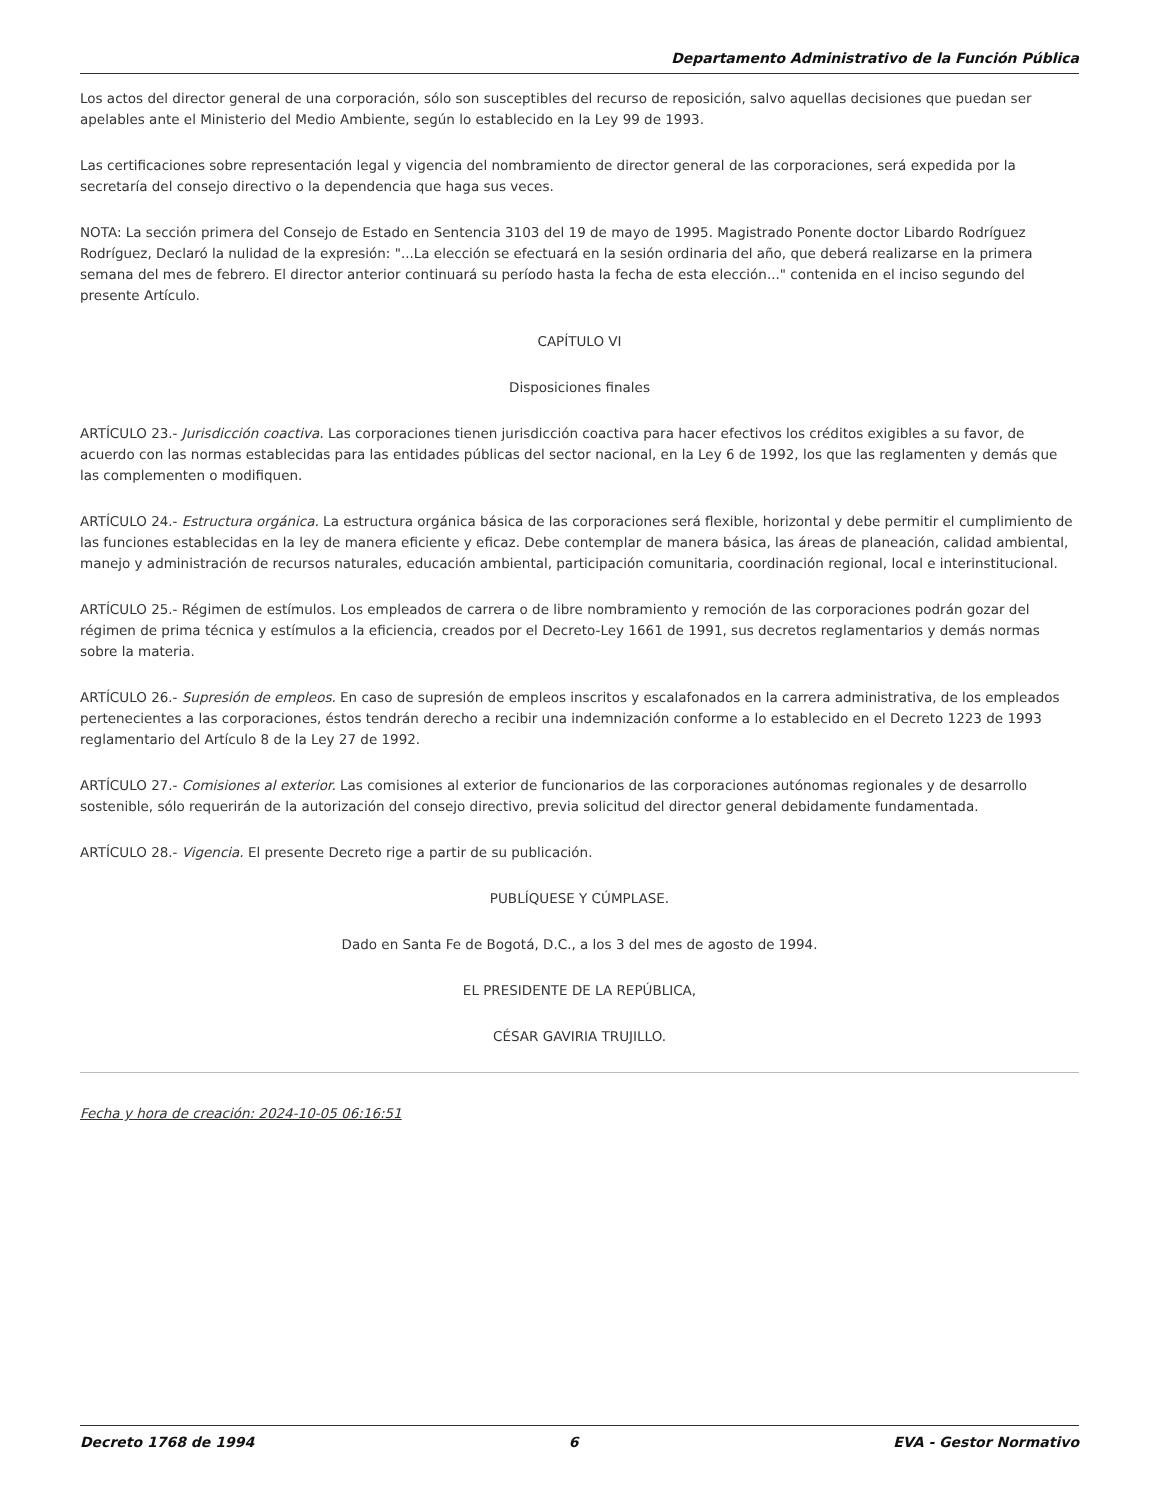Departamento Administrativo de la Función Pública
Los actos del director general de una corporación, sólo son susceptibles del recurso de reposición, salvo aquellas decisiones que puedan ser apelables ante el Ministerio del Medio Ambiente, según lo establecido en la Ley 99 de 1993.
Las certificaciones sobre representación legal y vigencia del nombramiento de director general de las corporaciones, será expedida por la secretaría del consejo directivo o la dependencia que haga sus veces.
NOTA: La sección primera del Consejo de Estado en Sentencia 3103 del 19 de mayo de 1995. Magistrado Ponente doctor Libardo Rodríguez Rodríguez, Declaró la nulidad de la expresión: "...La elección se efectuará en la sesión ordinaria del año, que deberá realizarse en la primera semana del mes de febrero. El director anterior continuará su período hasta la fecha de esta elección..." contenida en el inciso segundo del presente Artículo.
CAPÍTULO VI
Disposiciones finales
ARTÍCULO 23.- Jurisdicción coactiva. Las corporaciones tienen jurisdicción coactiva para hacer efectivos los créditos exigibles a su favor, de acuerdo con las normas establecidas para las entidades públicas del sector nacional, en la Ley 6 de 1992, los que las reglamenten y demás que las complementen o modifiquen.
ARTÍCULO 24.- Estructura orgánica. La estructura orgánica básica de las corporaciones será flexible, horizontal y debe permitir el cumplimiento de las funciones establecidas en la ley de manera eficiente y eficaz. Debe contemplar de manera básica, las áreas de planeación, calidad ambiental, manejo y administración de recursos naturales, educación ambiental, participación comunitaria, coordinación regional, local e interinstitucional.
ARTÍCULO 25.- Régimen de estímulos. Los empleados de carrera o de libre nombramiento y remoción de las corporaciones podrán gozar del régimen de prima técnica y estímulos a la eficiencia, creados por el Decreto-Ley 1661 de 1991, sus decretos reglamentarios y demás normas sobre la materia.
ARTÍCULO 26.- Supresión de empleos. En caso de supresión de empleos inscritos y escalafonados en la carrera administrativa, de los empleados pertenecientes a las corporaciones, éstos tendrán derecho a recibir una indemnización conforme a lo establecido en el Decreto 1223 de 1993 reglamentario del Artículo 8 de la Ley 27 de 1992.
ARTÍCULO 27.- Comisiones al exterior. Las comisiones al exterior de funcionarios de las corporaciones autónomas regionales y de desarrollo sostenible, sólo requerirán de la autorización del consejo directivo, previa solicitud del director general debidamente fundamentada.
ARTÍCULO 28.- Vigencia. El presente Decreto rige a partir de su publicación.
PUBLÍQUESE Y CÚMPLASE.
Dado en Santa Fe de Bogotá, D.C., a los 3 del mes de agosto de 1994.
EL PRESIDENTE DE LA REPÚBLICA,
CÉSAR GAVIRIA TRUJILLO.
Fecha y hora de creación: 2024-10-05 06:16:51
Decreto 1768 de 1994 6 EVA - Gestor Normativo